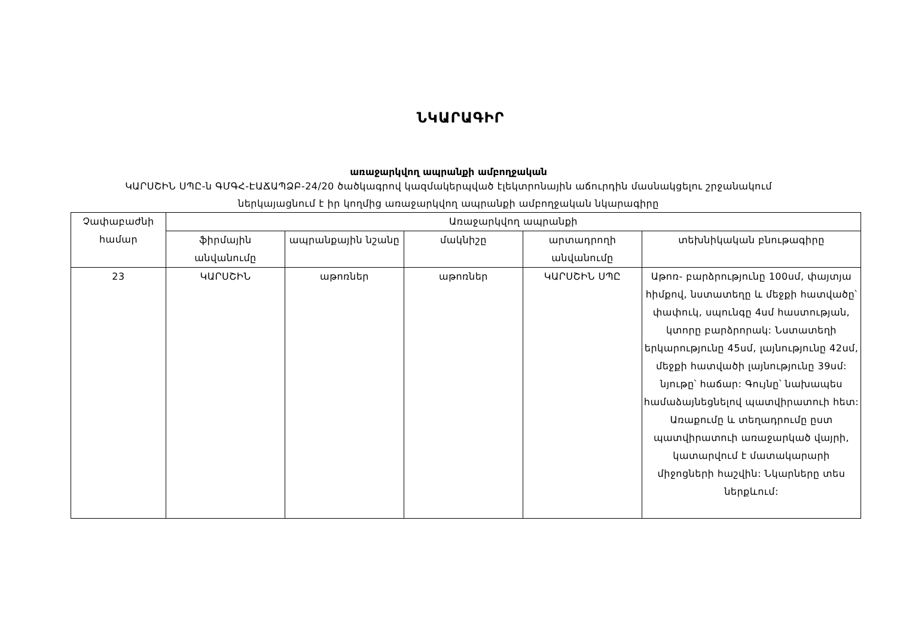ՆԿԱՐԱԳԻՐ
առաջարկվող ապրանքի ամբողջական
ԿԱՐՍՇԻՆ ՍՊԸ-ն ԳՄԳՀ-ԷԱՃԱՊՁԲ-24/20 ծածկագրով կազմակերպված էլեկտրոնային աճուրդին մասնակցելու շրջանակում
ներկայացնում է իր կողմից առաջարկվող ապրանքի ամբողջական նկարագիրը
| Չափաբաժնի համար | Առաջարկվող ապրանքի | | | | |
| --- | --- | --- | --- | --- | --- |
| | ֆիրմային անվանումը | ապրանքային նշանը | մակնիշը | արտադրողի անվանումը | տեխնիկական բնութագիրը |
| 23 | ԿԱՐՍՇԻՆ | աթոռներ | աթոռներ | ԿԱՐՍՇԻՆ ՍՊԸ | Աթոռ- բարձրությունը 100սմ, փայտյա հիմքով, նստատեղը և մեջքի հատվածը՝ փափուկ, սպունգը 4սմ հաստության, կտորը բարձրորակ: Նստատեղի երկարությունը 45սմ, լայնությունը 42սմ, մեջքի հատվածի լայնությունը 39սմ: նյութը՝ հաճար: Գույնը՝ նախապես համաձայնեցնելով պատվիրատուի հետ: Առաքումը և տեղադրումը ըստ պատվիրատուի առաջարկած վայրի, կատարվում է մատակարարի միջոցների հաշվին: Նկարները տես ներքևում: |